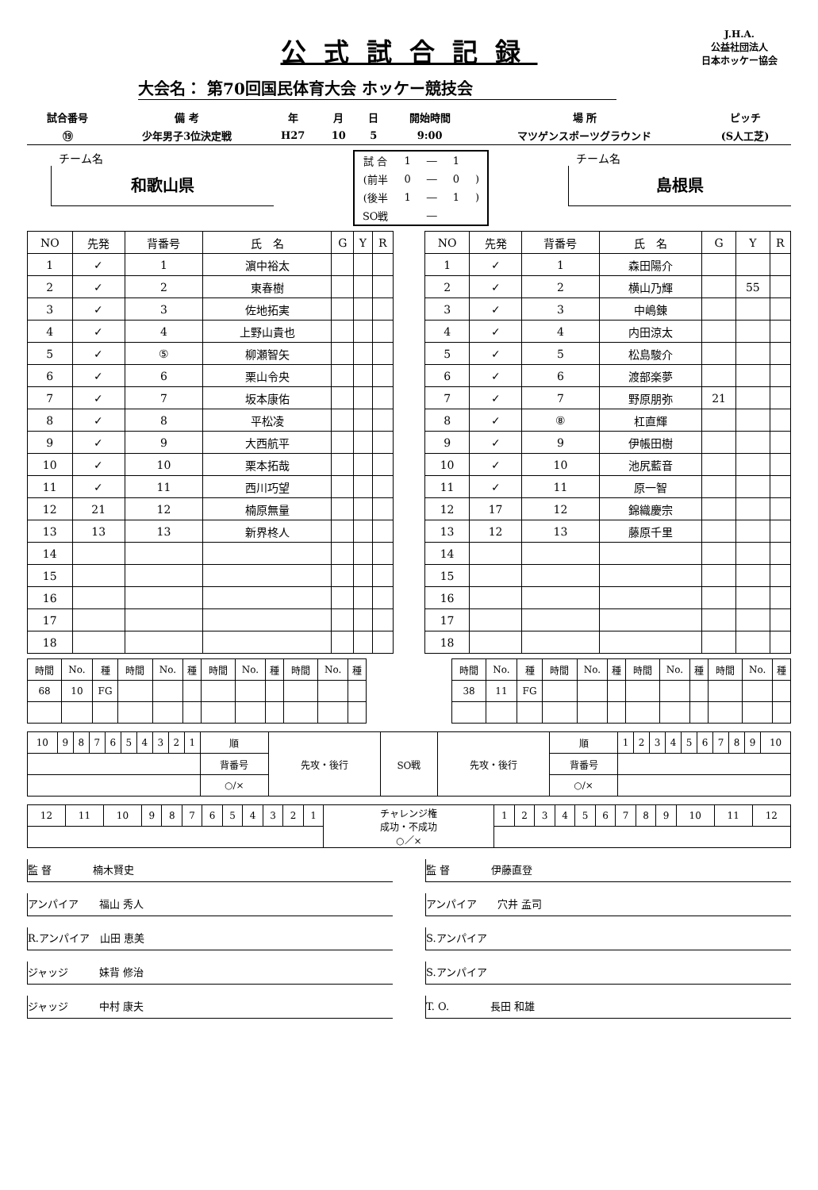公式試合記録
J.H.A.
公益社団法人
日本ホッケー協会
大会名： 第70回国民体育大会 ホッケー競技会
| 試合番号 | 備 考 | 年 | 月 | 日 | 開始時間 | 場 所 | ピッチ |
| ⑲ | 少年男子3位決定戦 | H27 | 10 | 5 | 9:00 | マツゲンスポーツグラウンド | (S人工芝) |
チーム名
和歌山県
| 試 合 | 1 | ― | 1 | |
| (前半 | 0 | ― | 0 | ) |
| (後半 | 1 | ― | 1 | ) |
| SO戦 | | ― | | |
チーム名
島根県
| NO | 先発 | 背番号 | 氏 名 | G | Y | R |
| --- | --- | --- | --- | --- | --- | --- |
| 1 | ✓ | 1 | 濵中裕太 | | | |
| 2 | ✓ | 2 | 東春樹 | | | |
| 3 | ✓ | 3 | 佐地拓実 | | | |
| 4 | ✓ | 4 | 上野山貴也 | | | |
| 5 | ✓ | ⑤ | 柳瀬智矢 | | | |
| 6 | ✓ | 6 | 栗山令央 | | | |
| 7 | ✓ | 7 | 坂本康佑 | | | |
| 8 | ✓ | 8 | 平松凌 | | | |
| 9 | ✓ | 9 | 大西航平 | | | |
| 10 | ✓ | 10 | 栗本拓哉 | | | |
| 11 | ✓ | 11 | 西川巧望 | | | |
| 12 | 21 | 12 | 楠原無量 | | | |
| 13 | 13 | 13 | 新界柊人 | | | |
| 14 | | | | | | |
| 15 | | | | | | |
| 16 | | | | | | |
| 17 | | | | | | |
| 18 | | | | | | |
| NO | 先発 | 背番号 | 氏 名 | G | Y | R |
| --- | --- | --- | --- | --- | --- | --- |
| 1 | ✓ | 1 | 森田陽介 | | | |
| 2 | ✓ | 2 | 横山乃輝 | | 55 | |
| 3 | ✓ | 3 | 中嶋錬 | | | |
| 4 | ✓ | 4 | 内田涼太 | | | |
| 5 | ✓ | 5 | 松島駿介 | | | |
| 6 | ✓ | 6 | 渡部楽夢 | | | |
| 7 | ✓ | 7 | 野原朋弥 | 21 | | |
| 8 | ✓ | ⑧ | 杠直輝 | | | |
| 9 | ✓ | 9 | 伊帳田樹 | | | |
| 10 | ✓ | 10 | 池尻藍音 | | | |
| 11 | ✓ | 11 | 原一智 | | | |
| 12 | 17 | 12 | 錦織慶宗 | | | |
| 13 | 12 | 13 | 藤原千里 | | | |
| 14 | | | | | | |
| 15 | | | | | | |
| 16 | | | | | | |
| 17 | | | | | | |
| 18 | | | | | | |
| 時間 | No. | 種 | 時間 | No. | 種 | 時間 | No. | 種 | 時間 | No. | 種 |
| 68 | 10 | FG | | | | | | | | | |
| 時間 | No. | 種 | 時間 | No. | 種 | 時間 | No. | 種 | 時間 | No. | 種 |
| 38 | 11 | FG | | | | | | | | | |
| 10 | 9 | 8 | 7 | 6 | 5 | 4 | 3 | 2 | 1 | 順 | 先攻・後行 | SO戦 | 先攻・後行 | 順 | 1 | 2 | 3 | 4 | 5 | 6 | 7 | 8 | 9 | 10 |
| | | | | | | | | | | 背番号 | | | | 背番号 | | | | | | | | | | |
| | | | | | | | | | | ○/× | | | | ○/× | | | | | | | | | | |
| 12 | 11 | 10 | 9 | 8 | 7 | 6 | 5 | 4 | 3 | 2 | 1 | チャレンジ権 成功・不成功 ○／× | 1 | 2 | 3 | 4 | 5 | 6 | 7 | 8 | 9 | 10 | 11 | 12 |
監 督　　　　楠木賢史
アンパイア　　福山 秀人
R.アンパイア　山田 恵美
ジャッジ　　　妹背 修治
ジャッジ　　　中村 康夫
監 督　　　　伊藤直登
アンパイア　　穴井 孟司
S.アンパイア
S.アンパイア
T. O.　　　　長田 和雄